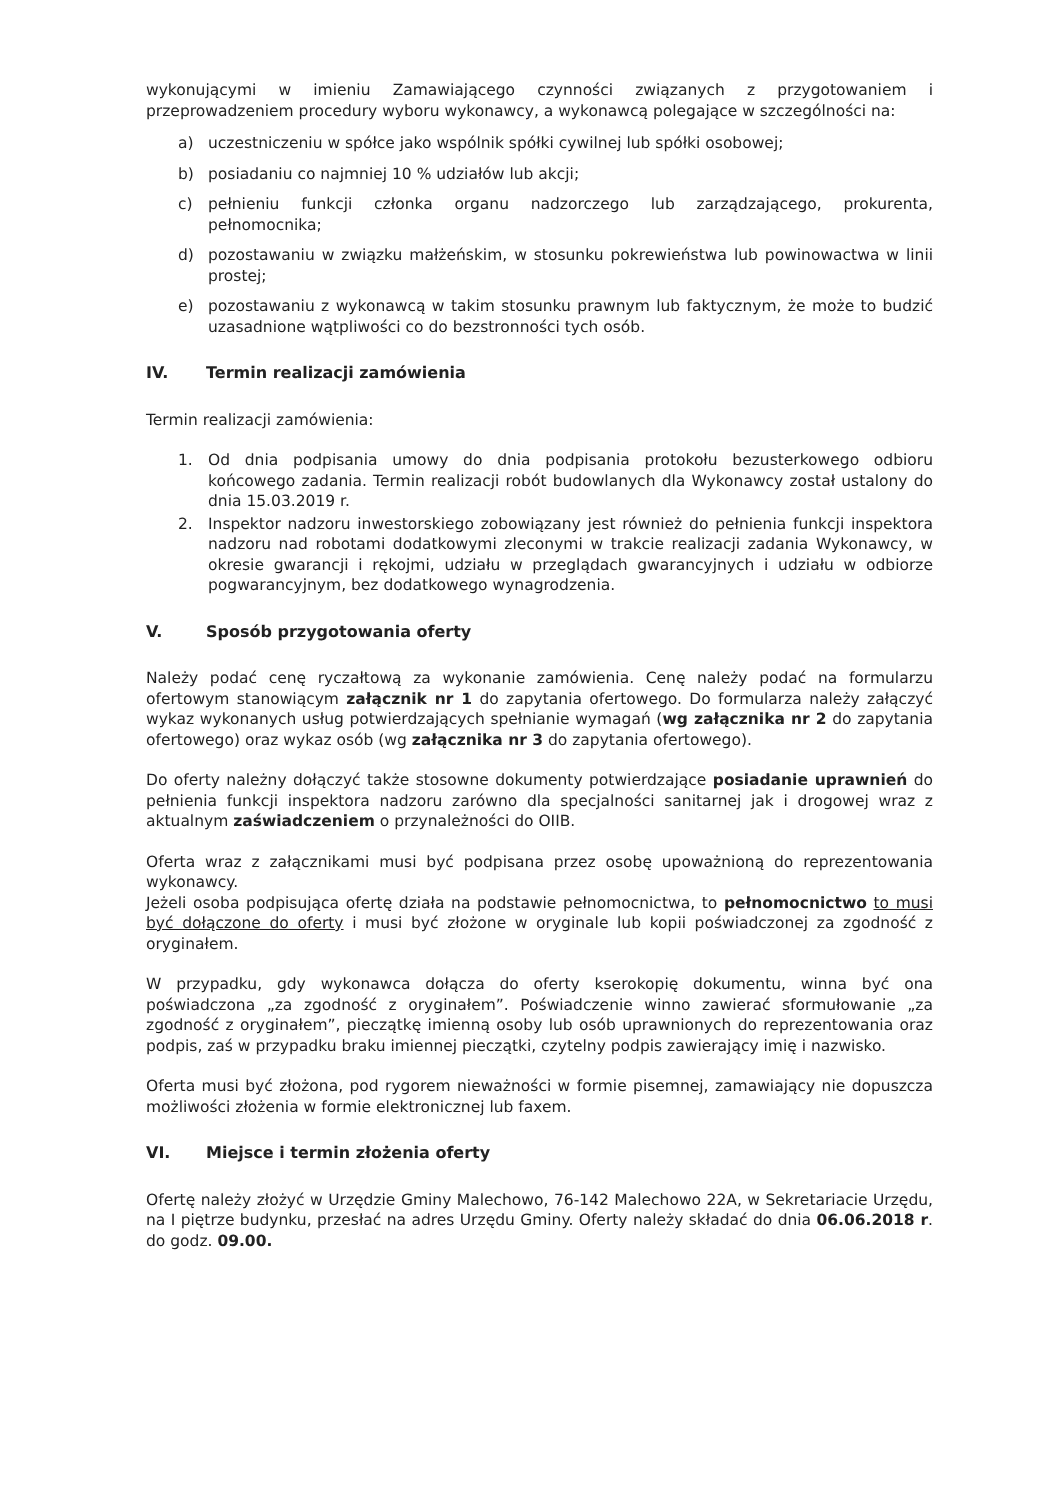wykonującymi w imieniu Zamawiającego czynności związanych z przygotowaniem i przeprowadzeniem procedury wyboru wykonawcy, a wykonawcą polegające w szczególności na:
a) uczestniczeniu w spółce jako wspólnik spółki cywilnej lub spółki osobowej;
b) posiadaniu co najmniej 10 % udziałów lub akcji;
c) pełnieniu funkcji członka organu nadzorczego lub zarządzającego, prokurenta, pełnomocnika;
d) pozostawaniu w związku małżeńskim, w stosunku pokrewieństwa lub powinowactwa w linii prostej;
e) pozostawaniu z wykonawcą w takim stosunku prawnym lub faktycznym, że może to budzić uzasadnione wątpliwości co do bezstronności tych osób.
IV. Termin realizacji zamówienia
Termin realizacji zamówienia:
1. Od dnia podpisania umowy do dnia podpisania protokołu bezusterkowego odbioru końcowego zadania. Termin realizacji robót budowlanych dla Wykonawcy został ustalony do dnia 15.03.2019 r.
2. Inspektor nadzoru inwestorskiego zobowiązany jest również do pełnienia funkcji inspektora nadzoru nad robotami dodatkowymi zleconymi w trakcie realizacji zadania Wykonawcy, w okresie gwarancji i rękojmi, udziału w przeglądach gwarancyjnych i udziału w odbiorze pogwarancyjnym, bez dodatkowego wynagrodzenia.
V. Sposób przygotowania oferty
Należy podać cenę ryczałtową za wykonanie zamówienia. Cenę należy podać na formularzu ofertowym stanowiącym załącznik nr 1 do zapytania ofertowego. Do formularza należy załączyć wykaz wykonanych usług potwierdzających spełnianie wymagań (wg załącznika nr 2 do zapytania ofertowego) oraz wykaz osób (wg załącznika nr 3 do zapytania ofertowego).
Do oferty należny dołączyć także stosowne dokumenty potwierdzające posiadanie uprawnień do pełnienia funkcji inspektora nadzoru zarówno dla specjalności sanitarnej jak i drogowej wraz z aktualnym zaświadczeniem o przynależności do OIIB.
Oferta wraz z załącznikami musi być podpisana przez osobę upoważnioną do reprezentowania wykonawcy.
Jeżeli osoba podpisująca ofertę działa na podstawie pełnomocnictwa, to pełnomocnictwo to musi być dołączone do oferty i musi być złożone w oryginale lub kopii poświadczonej za zgodność z oryginałem.
W przypadku, gdy wykonawca dołącza do oferty kserokopię dokumentu, winna być ona poświadczona „za zgodność z oryginałem”. Poświadczenie winno zawierać sformułowanie „za zgodność z oryginałem”, pieczątkę imienną osoby lub osób uprawnionych do reprezentowania oraz podpis, zaś w przypadku braku imiennej pieczątki, czytelny podpis zawierający imię i nazwisko.
Oferta musi być złożona, pod rygorem nieważności w formie pisemnej, zamawiający nie dopuszcza możliwości złożenia w formie elektronicznej lub faxem.
VI. Miejsce i termin złożenia oferty
Ofertę należy złożyć w Urzędzie Gminy Malechowo, 76-142 Malechowo 22A, w Sekretariacie Urzędu, na I piętrze budynku, przesłać na adres Urzędu Gminy. Oferty należy składać do dnia 06.06.2018 r. do godz. 09.00.